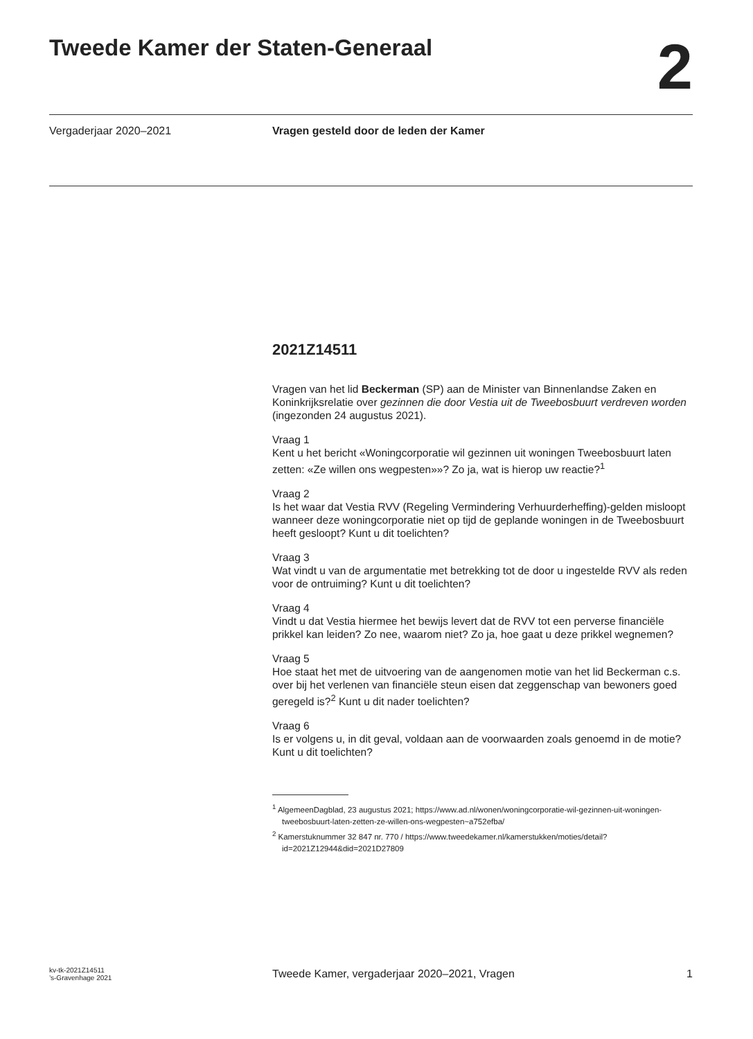Tweede Kamer der Staten-Generaal
2
Vergaderjaar 2020–2021 Vragen gesteld door de leden der Kamer
2021Z14511
Vragen van het lid Beckerman (SP) aan de Minister van Binnenlandse Zaken en Koninkrijksrelatie over gezinnen die door Vestia uit de Tweebosbuurt verdreven worden (ingezonden 24 augustus 2021).
Vraag 1
Kent u het bericht «Woningcorporatie wil gezinnen uit woningen Tweebosbuurt laten zetten: «Ze willen ons wegpesten»»? Zo ja, wat is hierop uw reactie?<sup>1</sup>
Vraag 2
Is het waar dat Vestia RVV (Regeling Vermindering Verhuurderheffing)-gelden misloopt wanneer deze woningcorporatie niet op tijd de geplande woningen in de Tweebosbuurt heeft gesloopt? Kunt u dit toelichten?
Vraag 3
Wat vindt u van de argumentatie met betrekking tot de door u ingestelde RVV als reden voor de ontruiming? Kunt u dit toelichten?
Vraag 4
Vindt u dat Vestia hiermee het bewijs levert dat de RVV tot een perverse financiële prikkel kan leiden? Zo nee, waarom niet? Zo ja, hoe gaat u deze prikkel wegnemen?
Vraag 5
Hoe staat het met de uitvoering van de aangenomen motie van het lid Beckerman c.s. over bij het verlenen van financiële steun eisen dat zeggenschap van bewoners goed geregeld is?<sup>2</sup> Kunt u dit nader toelichten?
Vraag 6
Is er volgens u, in dit geval, voldaan aan de voorwaarden zoals genoemd in de motie? Kunt u dit toelichten?
<sup>1</sup> AlgemeenDagblad, 23 augustus 2021; https://www.ad.nl/wonen/woningcorporatie-wil-gezinnen-uit-woningen-tweebosbuurt-laten-zetten-ze-willen-ons-wegpesten~a752efba/
<sup>2</sup> Kamerstuknummer 32 847 nr. 770 / https://www.tweedekamer.nl/kamerstukken/moties/detail?id=2021Z12944&did=2021D27809
kv-tk-2021Z14511
’s-Gravenhage 2021
Tweede Kamer, vergaderjaar 2020–2021, Vragen
1